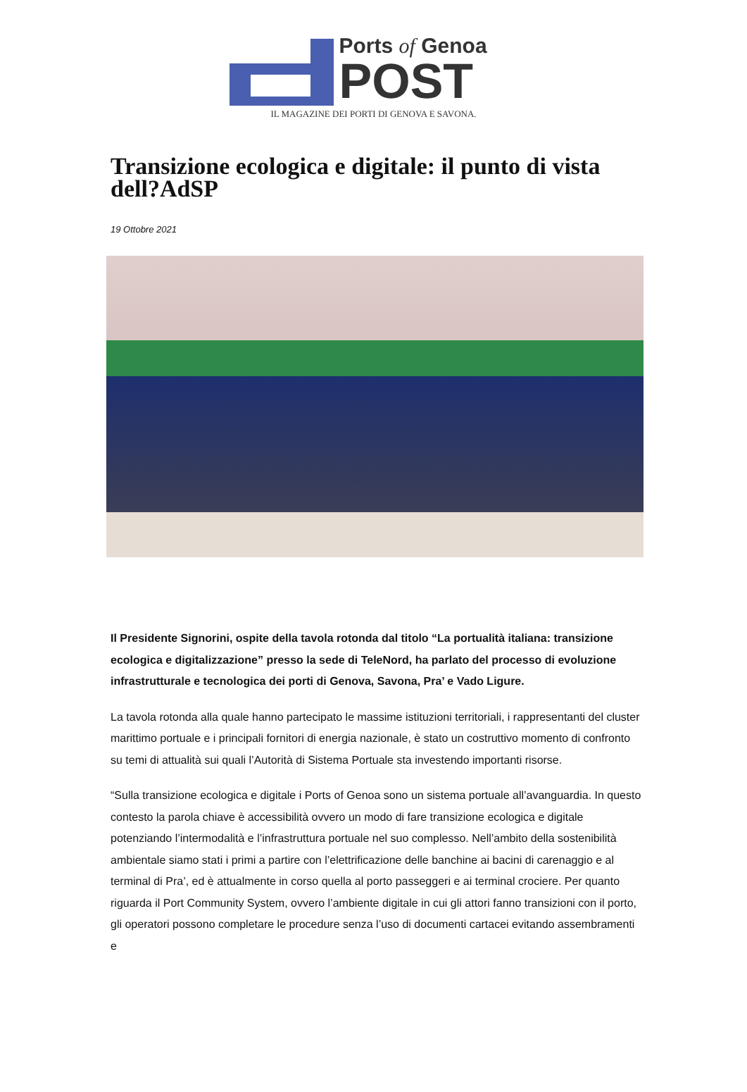Ports of Genoa
POST
IL MAGAZINE DEI PORTI DI GENOVA E SAVONA.
Transizione ecologica e digitale: il punto di vista dell?AdSP
19 Ottobre 2021
Il Presidente Signorini, ospite della tavola rotonda dal titolo “La portualità italiana: transizione ecologica e digitalizzazione” presso la sede di TeleNord, ha parlato del processo di evoluzione infrastrutturale e tecnologica dei porti di Genova, Savona, Pra’ e Vado Ligure.
La tavola rotonda alla quale hanno partecipato le massime istituzioni territoriali, i rappresentanti del cluster marittimo portuale e i principali fornitori di energia nazionale, è stato un costruttivo momento di confronto su temi di attualità sui quali l’Autorità di Sistema Portuale sta investendo importanti risorse.
“Sulla transizione ecologica e digitale i Ports of Genoa sono un sistema portuale all’avanguardia. In questo contesto la parola chiave è accessibilità ovvero un modo di fare transizione ecologica e digitale potenziando l’intermodalità e l’infrastruttura portuale nel suo complesso. Nell’ambito della sostenibilità ambientale siamo stati i primi a partire con l’elettrificazione delle banchine ai bacini di carenaggio e al terminal di Pra’, ed è attualmente in corso quella al porto passeggeri e ai terminal crociere. Per quanto riguarda il Port Community System, ovvero l’ambiente digitale in cui gli attori fanno transizioni con il porto, gli operatori possono completare le procedure senza l’uso di documenti cartacei evitando assembramenti e